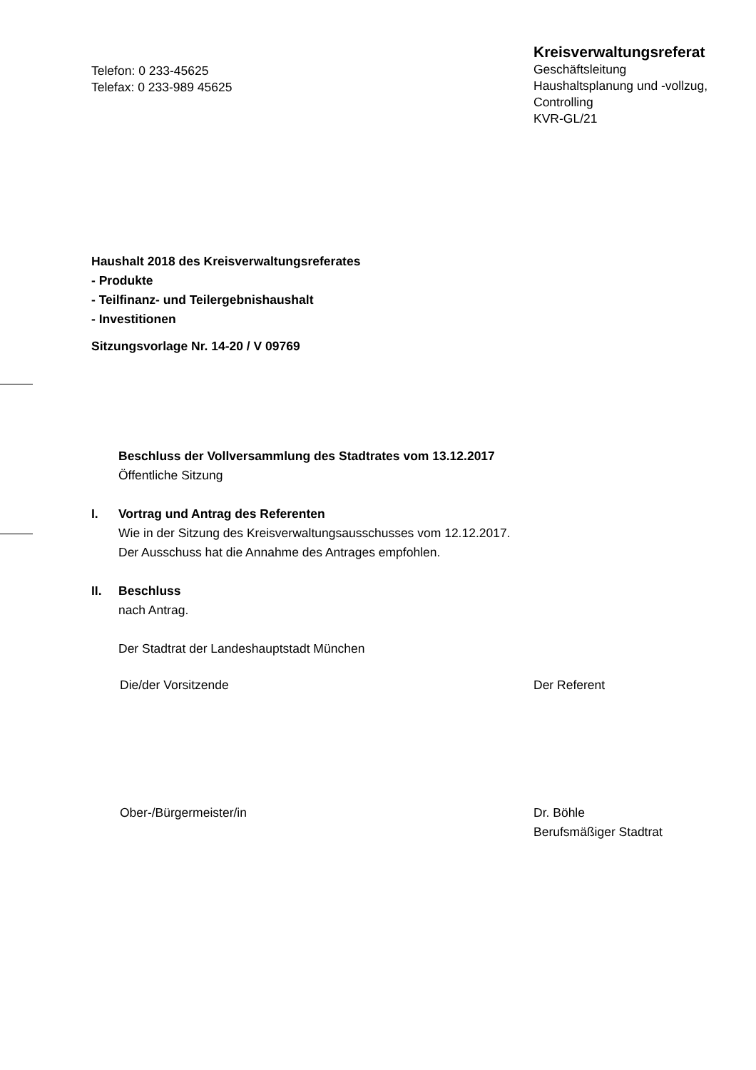Telefon: 0 233-45625
Telefax: 0 233-989 45625
Kreisverwaltungsreferat
Geschäftsleitung
Haushaltsplanung und -vollzug,
Controlling
KVR-GL/21
Haushalt 2018 des Kreisverwaltungsreferates
- Produkte
- Teilfinanz- und Teilergebnishaushalt
- Investitionen
Sitzungsvorlage Nr. 14-20 / V 09769
Beschluss der Vollversammlung des Stadtrates vom 13.12.2017
Öffentliche Sitzung
I. Vortrag und Antrag des Referenten
Wie in der Sitzung des Kreisverwaltungsausschusses vom 12.12.2017.
Der Ausschuss hat die Annahme des Antrages empfohlen.
II. Beschluss
nach Antrag.
Der Stadtrat der Landeshauptstadt München
Die/der Vorsitzende Der Referent
Ober-/Bürgermeister/in Dr. Böhle
Berufsmäßiger Stadtrat